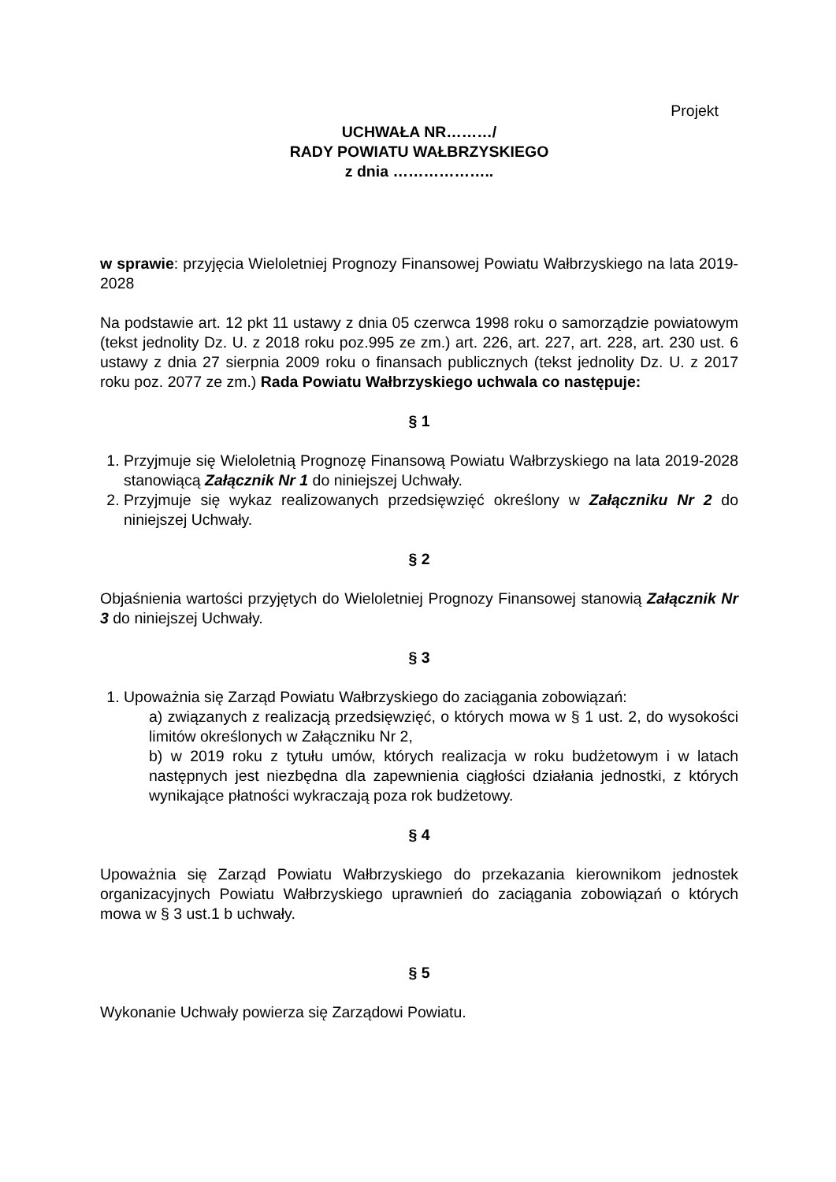Projekt
UCHWAŁA NR………/
RADY POWIATU WAŁBRZYSKIEGO
z dnia ………………..
w sprawie: przyjęcia Wieloletniej Prognozy Finansowej Powiatu Wałbrzyskiego na lata 2019-2028
Na podstawie art. 12 pkt 11 ustawy z dnia 05 czerwca 1998 roku o samorządzie powiatowym (tekst jednolity Dz. U. z 2018 roku poz.995 ze zm.) art. 226, art. 227, art. 228, art. 230 ust. 6 ustawy z dnia 27 sierpnia 2009 roku o finansach publicznych (tekst jednolity Dz. U. z 2017 roku poz. 2077 ze zm.) Rada Powiatu Wałbrzyskiego uchwala co następuje:
§ 1
1. Przyjmuje się Wieloletnią Prognozę Finansową Powiatu Wałbrzyskiego na lata 2019-2028 stanowiącą Załącznik Nr 1 do niniejszej Uchwały.
2. Przyjmuje się wykaz realizowanych przedsięwzięć określony w Załączniku Nr 2 do niniejszej Uchwały.
§ 2
Objaśnienia wartości przyjętych do Wieloletniej Prognozy Finansowej stanowią Załącznik Nr 3 do niniejszej Uchwały.
§ 3
1. Upoważnia się Zarząd Powiatu Wałbrzyskiego do zaciągania zobowiązań:
a) związanych z realizacją przedsięwzięć, o których mowa w § 1 ust. 2, do wysokości limitów określonych w Załączniku Nr 2,
b) w 2019 roku z tytułu umów, których realizacja w roku budżetowym i w latach następnych jest niezbędna dla zapewnienia ciągłości działania jednostki, z których wynikające płatności wykraczają poza rok budżetowy.
§ 4
Upoważnia się Zarząd Powiatu Wałbrzyskiego do przekazania kierownikom jednostek organizacyjnych Powiatu Wałbrzyskiego uprawnień do zaciągania zobowiązań o których mowa w § 3 ust.1 b uchwały.
§ 5
Wykonanie Uchwały powierza się Zarządowi Powiatu.